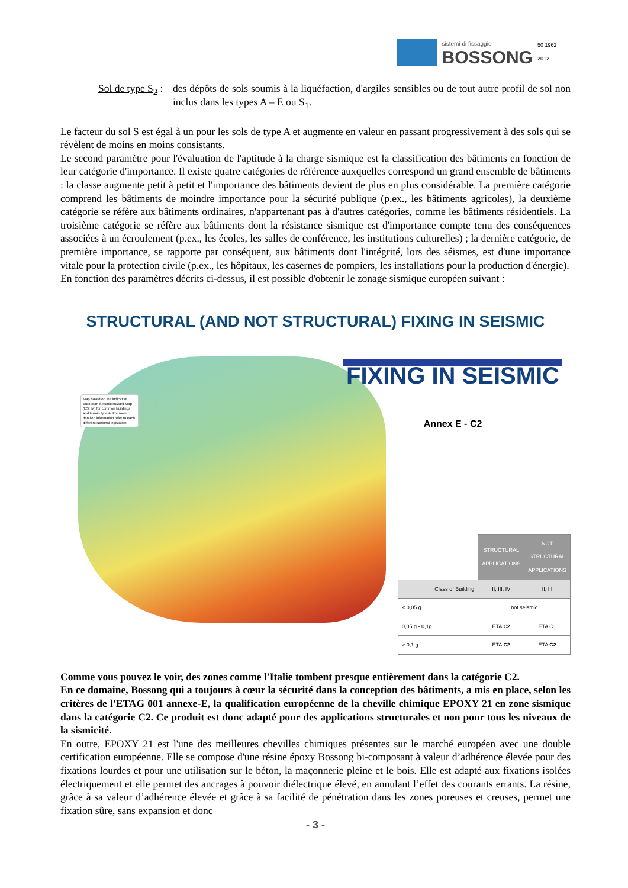sistemi di fissaggio
BOSSONG
50 1962 2012
Sol de type S<sub>2</sub> : des dépôts de sols soumis à la liquéfaction, d'argiles sensibles ou de tout autre profil de sol non inclus dans les types A – E ou S<sub>1</sub>.
Le facteur du sol S est égal à un pour les sols de type A et augmente en valeur en passant progressivement à des sols qui se révèlent de moins en moins consistants.
Le second paramètre pour l'évaluation de l'aptitude à la charge sismique est la classification des bâtiments en fonction de leur catégorie d'importance. Il existe quatre catégories de référence auxquelles correspond un grand ensemble de bâtiments : la classe augmente petit à petit et l'importance des bâtiments devient de plus en plus considérable. La première catégorie comprend les bâtiments de moindre importance pour la sécurité publique (p.ex., les bâtiments agricoles), la deuxième catégorie se réfère aux bâtiments ordinaires, n'appartenant pas à d'autres catégories, comme les bâtiments résidentiels. La troisième catégorie se réfère aux bâtiments dont la résistance sismique est d'importance compte tenu des conséquences associées à un écroulement (p.ex., les écoles, les salles de conférence, les institutions culturelles) ; la dernière catégorie, de première importance, se rapporte par conséquent, aux bâtiments dont l'intégrité, lors des séismes, est d'une importance vitale pour la protection civile (p.ex., les hôpitaux, les casernes de pompiers, les installations pour la production d'énergie).
En fonction des paramètres décrits ci-dessus, il est possible d'obtenir le zonage sismique européen suivant :
STRUCTURAL (AND NOT STRUCTURAL) FIXING IN SEISMIC
Map based on the indicative European Seismic Hazard Map (ESHM) for common buildings and terrain type A. For more detailed information refer to each different National legislation
FIXING IN SEISMIC
Annex E - C2
| | STRUCTURAL APPLICATIONS | NOT STRUCTURAL APPLICATIONS |
| Class of Building | II, III, IV | II, III |
| < 0,05 g | not seismic | |
| 0,05 g - 0,1g | ETA C2 | ETA C1 |
| > 0,1 g | ETA C2 | ETA C2 |
Comme vous pouvez le voir, des zones comme l'Italie tombent presque entièrement dans la catégorie C2.
En ce domaine, Bossong qui a toujours à cœur la sécurité dans la conception des bâtiments, a mis en place, selon les critères de l'ETAG 001 annexe-E, la qualification européenne de la cheville chimique EPOXY 21 en zone sismique dans la catégorie C2. Ce produit est donc adapté pour des applications structurales et non pour tous les niveaux de la sismicité.
En outre, EPOXY 21 est l'une des meilleures chevilles chimiques présentes sur le marché européen avec une double certification européenne. Elle se compose d'une résine époxy Bossong bi-composant à valeur d’adhérence élevée pour des fixations lourdes et pour une utilisation sur le béton, la maçonnerie pleine et le bois. Elle est adapté aux fixations isolées électriquement et elle permet des ancrages à pouvoir diélectrique élevé, en annulant l’effet des courants errants. La résine, grâce à sa valeur d’adhérence élevée et grâce à sa facilité de pénétration dans les zones poreuses et creuses, permet une fixation sûre, sans expansion et donc
- 3 -